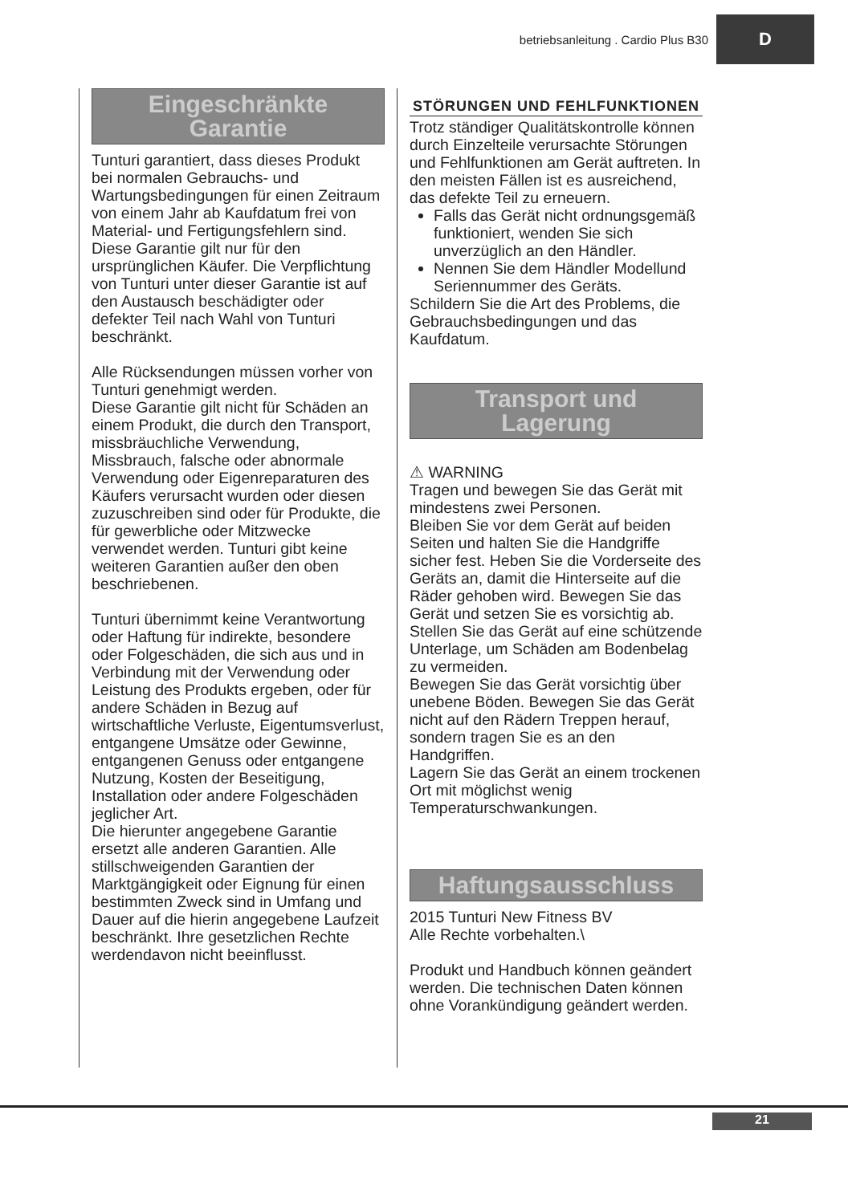betriebsanleitung . Cardio Plus B30
D
Eingeschränkte
Garantie
Tunturi garantiert, dass dieses Produkt bei normalen Gebrauchs- und Wartungsbedingungen für einen Zeitraum von einem Jahr ab Kaufdatum frei von Material- und Fertigungsfehlern sind. Diese Garantie gilt nur für den ursprünglichen Käufer. Die Verpflichtung von Tunturi unter dieser Garantie ist auf den Austausch beschädigter oder defekter Teil nach Wahl von Tunturi beschränkt.
Alle Rücksendungen müssen vorher von Tunturi genehmigt werden.
Diese Garantie gilt nicht für Schäden an einem Produkt, die durch den Transport, missbräuchliche Verwendung, Missbrauch, falsche oder abnormale Verwendung oder Eigenreparaturen des Käufers verursacht wurden oder diesen zuzuschreiben sind oder für Produkte, die für gewerbliche oder Mitzwecke verwendet werden. Tunturi gibt keine weiteren Garantien außer den oben beschriebenen.
Tunturi übernimmt keine Verantwortung oder Haftung für indirekte, besondere oder Folgeschäden, die sich aus und in Verbindung mit der Verwendung oder Leistung des Produkts ergeben, oder für andere Schäden in Bezug auf wirtschaftliche Verluste, Eigentumsverlust, entgangene Umsätze oder Gewinne, entgangenen Genuss oder entgangene Nutzung, Kosten der Beseitigung, Installation oder andere Folgeschäden jeglicher Art.
Die hierunter angegebene Garantie ersetzt alle anderen Garantien. Alle stillschweigenden Garantien der Marktgängigkeit oder Eignung für einen bestimmten Zweck sind in Umfang und Dauer auf die hierin angegebene Laufzeit beschränkt. Ihre gesetzlichen Rechte werdendavon nicht beeinflusst.
STÖRUNGEN UND FEHLFUNKTIONEN
Trotz ständiger Qualitätskontrolle können durch Einzelteile verursachte Störungen und Fehlfunktionen am Gerät auftreten. In den meisten Fällen ist es ausreichend, das defekte Teil zu erneuern.
Falls das Gerät nicht ordnungsgemäß funktioniert, wenden Sie sich unverzüglich an den Händler.
Nennen Sie dem Händler Modellund Seriennummer des Geräts.
Schildern Sie die Art des Problems, die Gebrauchsbedingungen und das Kaufdatum.
Transport und
Lagerung
⚠ WARNING
Tragen und bewegen Sie das Gerät mit mindestens zwei Personen.
Bleiben Sie vor dem Gerät auf beiden Seiten und halten Sie die Handgriffe sicher fest. Heben Sie die Vorderseite des Geräts an, damit die Hinterseite auf die Räder gehoben wird. Bewegen Sie das Gerät und setzen Sie es vorsichtig ab. Stellen Sie das Gerät auf eine schützende Unterlage, um Schäden am Bodenbelag zu vermeiden.
Bewegen Sie das Gerät vorsichtig über unebene Böden. Bewegen Sie das Gerät nicht auf den Rädern Treppen herauf, sondern tragen Sie es an den Handgriffen.
Lagern Sie das Gerät an einem trockenen Ort mit möglichst wenig Temperaturschwankungen.
Haftungsausschluss
2015 Tunturi New Fitness BV
Alle Rechte vorbehalten.\
Produkt und Handbuch können geändert werden. Die technischen Daten können ohne Vorankündigung geändert werden.
21